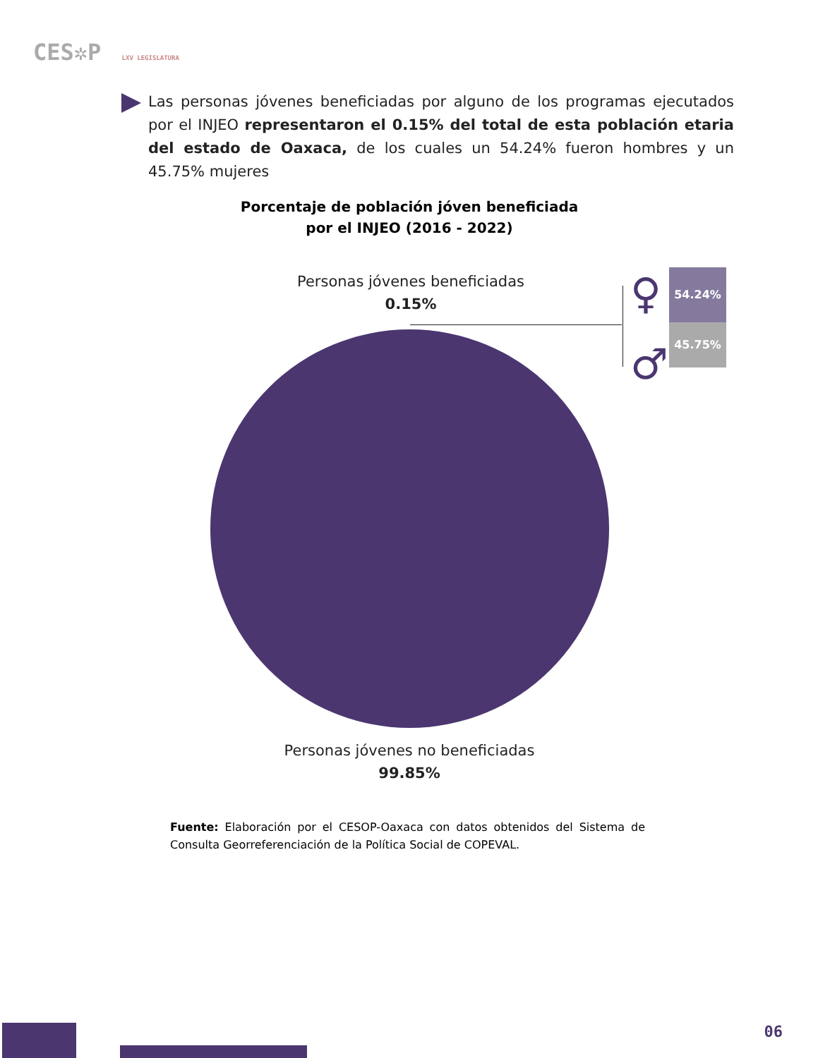CES✲P LXV LEGISLATURA
Las personas jóvenes beneficiadas por alguno de los programas ejecutados por el INJEO representaron el 0.15% del total de esta población etaria del estado de Oaxaca, de los cuales un 54.24% fueron hombres y un 45.75% mujeres
Porcentaje de población jóven beneficiada
por el INJEO (2016 - 2022)
Personas jóvenes beneficiadas
0.15%
54.24%
45.75%
♀
♂
Personas jóvenes no beneficiadas
99.85%
Fuente: Elaboración por el CESOP-Oaxaca con datos obtenidos del Sistema de Consulta Georreferenciación de la Política Social de COPEVAL.
06